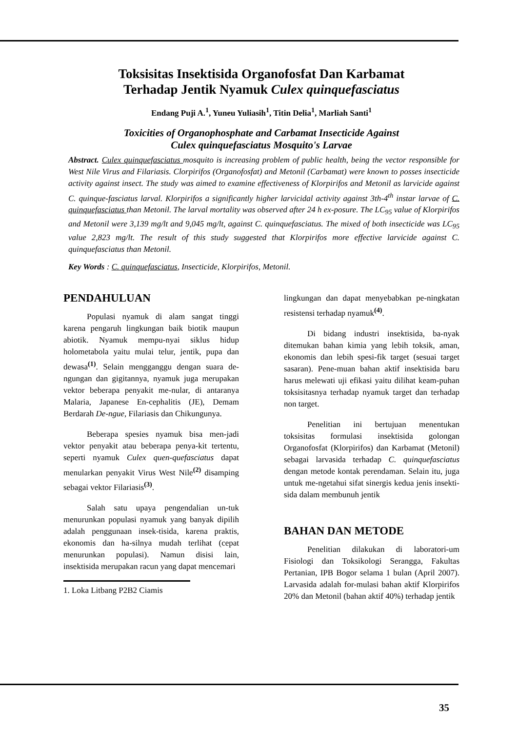Toksisitas Insektisida Organofosfat Dan Karbamat
Terhadap Jentik Nyamuk Culex quinquefasciatus
Endang Puji A.<sup>1</sup>, Yuneu Yuliasih<sup>1</sup>, Titin Delia<sup>1</sup>, Marliah Santi<sup>1</sup>
Toxicities of Organophosphate and Carbamat Insecticide Against
Culex quinquefasciatus Mosquito's Larvae
Abstract. Culex quinquefasciatus mosquito is increasing problem of public health, being the vector responsible for West Nile Virus and Filariasis. Clorpirifos (Organofosfat) and Metonil (Carbamat) were known to posses insecticide activity against insect. The study was aimed to examine effectiveness of Klorpirifos and Metonil as larvicide against C. quinque-fasciatus larval. Klorpirifos a significantly higher larvicidal activity against 3th-4<sup>th</sup> instar larvae of C. quinquefasciatus than Metonil. The larval mortality was observed after 24 h ex-posure. The LC<sub>95</sub> value of Klorpirifos and Metonil were 3,139 mg/lt and 9,045 mg/lt, against C. quinquefasciatus. The mixed of both insecticide was LC<sub>95</sub> value 2,823 mg/lt. The result of this study suggested that Klorpirifos more effective larvicide against C. quinquefasciatus than Metonil.
Key Words : C. quinquefasciatus, Insecticide, Klorpirifos, Metonil.
PENDAHULUAN
Populasi nyamuk di alam sangat tinggi karena pengaruh lingkungan baik biotik maupun abiotik. Nyamuk mempu-nyai siklus hidup holometabola yaitu mulai telur, jentik, pupa dan dewasa<sup>(1)</sup>. Selain mengganggu dengan suara de-ngungan dan gigitannya, nyamuk juga merupakan vektor beberapa penyakit me-nular, di antaranya Malaria, Japanese En-cephalitis (JE), Demam Berdarah De-ngue, Filariasis dan Chikungunya.
Beberapa spesies nyamuk bisa men-jadi vektor penyakit atau beberapa penya-kit tertentu, seperti nyamuk Culex quen-quefasciatus dapat menularkan penyakit Virus West Nile<sup>(2)</sup> disamping sebagai vektor Filariasis<sup>(3)</sup>.
Salah satu upaya pengendalian un-tuk menurunkan populasi nyamuk yang banyak dipilih adalah penggunaan insek-tisida, karena praktis, ekonomis dan ha-silnya mudah terlihat (cepat menurunkan populasi). Namun disisi lain, insektisida merupakan racun yang dapat mencemari
1. Loka Litbang P2B2 Ciamis
lingkungan dan dapat menyebabkan pe-ningkatan resistensi terhadap nyamuk<sup>(4)</sup>.
Di bidang industri insektisida, ba-nyak ditemukan bahan kimia yang lebih toksik, aman, ekonomis dan lebih spesi-fik target (sesuai target sasaran). Pene-muan bahan aktif insektisida baru harus melewati uji efikasi yaitu dilihat keam-puhan toksisitasnya terhadap nyamuk target dan terhadap non target.
Penelitian ini bertujuan menentukan toksisitas formulasi insektisida golongan Organofosfat (Klorpirifos) dan Karbamat (Metonil) sebagai larvasida terhadap C. quinquefasciatus dengan metode kontak perendaman. Selain itu, juga untuk me-ngetahui sifat sinergis kedua jenis insekti-sida dalam membunuh jentik
BAHAN DAN METODE
Penelitian dilakukan di laboratori-um Fisiologi dan Toksikologi Serangga, Fakultas Pertanian, IPB Bogor selama 1 bulan (April 2007). Larvasida adalah for-mulasi bahan aktif Klorpirifos 20% dan Metonil (bahan aktif 40%) terhadap jentik
35